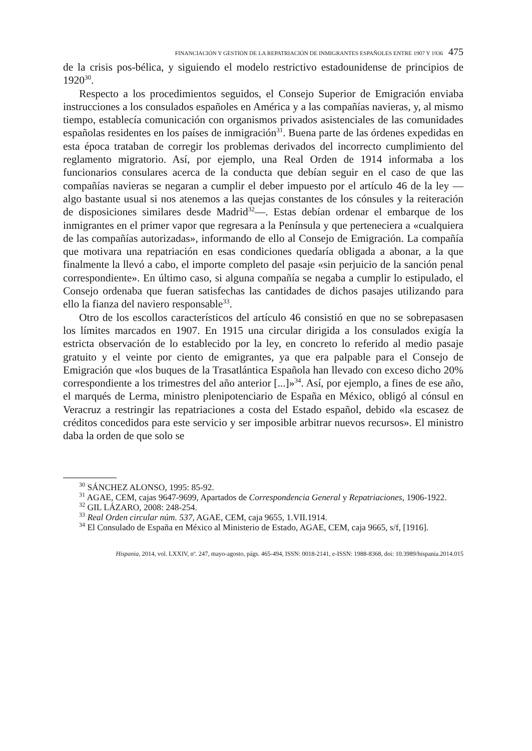FINANCIACIÓN Y GESTIÓN DE LA REPATRIACIÓN DE INMIGRANTES ESPAÑOLES ENTRE 1907 Y 1936 475
de la crisis pos-bélica, y siguiendo el modelo restrictivo estadounidense de principios de 1920<sup>30</sup>.
Respecto a los procedimientos seguidos, el Consejo Superior de Emigración enviaba instrucciones a los consulados españoles en América y a las compañías navieras, y, al mismo tiempo, establecía comunicación con organismos privados asistenciales de las comunidades españolas residentes en los países de inmigración<sup>31</sup>. Buena parte de las órdenes expedidas en esta época trataban de corregir los problemas derivados del incorrecto cumplimiento del reglamento migratorio. Así, por ejemplo, una Real Orden de 1914 informaba a los funcionarios consulares acerca de la conducta que debían seguir en el caso de que las compañías navieras se negaran a cumplir el deber impuesto por el artículo 46 de la ley —algo bastante usual si nos atenemos a las quejas constantes de los cónsules y la reiteración de disposiciones similares desde Madrid<sup>32</sup>—. Estas debían ordenar el embarque de los inmigrantes en el primer vapor que regresara a la Península y que perteneciera a «cualquiera de las compañías autorizadas», informando de ello al Consejo de Emigración. La compañía que motivara una repatriación en esas condiciones quedaría obligada a abonar, a la que finalmente la llevó a cabo, el importe completo del pasaje «sin perjuicio de la sanción penal correspondiente». En último caso, si alguna compañía se negaba a cumplir lo estipulado, el Consejo ordenaba que fueran satisfechas las cantidades de dichos pasajes utilizando para ello la fianza del naviero responsable<sup>33</sup>.
Otro de los escollos característicos del artículo 46 consistió en que no se sobrepasasen los límites marcados en 1907. En 1915 una circular dirigida a los consulados exigía la estricta observación de lo establecido por la ley, en concreto lo referido al medio pasaje gratuito y el veinte por ciento de emigrantes, ya que era palpable para el Consejo de Emigración que «los buques de la Trasatlántica Española han llevado con exceso dicho 20% correspondiente a los trimestres del año anterior [...]»<sup>34</sup>. Así, por ejemplo, a fines de ese año, el marqués de Lerma, ministro plenipotenciario de España en México, obligó al cónsul en Veracruz a restringir las repatriaciones a costa del Estado español, debido «la escasez de créditos concedidos para este servicio y ser imposible arbitrar nuevos recursos». El ministro daba la orden de que solo se
<sup>30</sup> SÁNCHEZ ALONSO, 1995: 85-92.
<sup>31</sup> AGAE, CEM, cajas 9647-9699, Apartados de Correspondencia General y Repatriaciones, 1906-1922.
<sup>32</sup> GIL LÁZARO, 2008: 248-254.
<sup>33</sup> Real Orden circular núm. 537, AGAE, CEM, caja 9655, 1.VII.1914.
<sup>34</sup> El Consulado de España en México al Ministerio de Estado, AGAE, CEM, caja 9665, s/f, [1916].
Hispania, 2014, vol. LXXIV, nº. 247, mayo-agosto, págs. 465-494, ISSN: 0018-2141, e-ISSN: 1988-8368, doi: 10.3989/hispania.2014.015